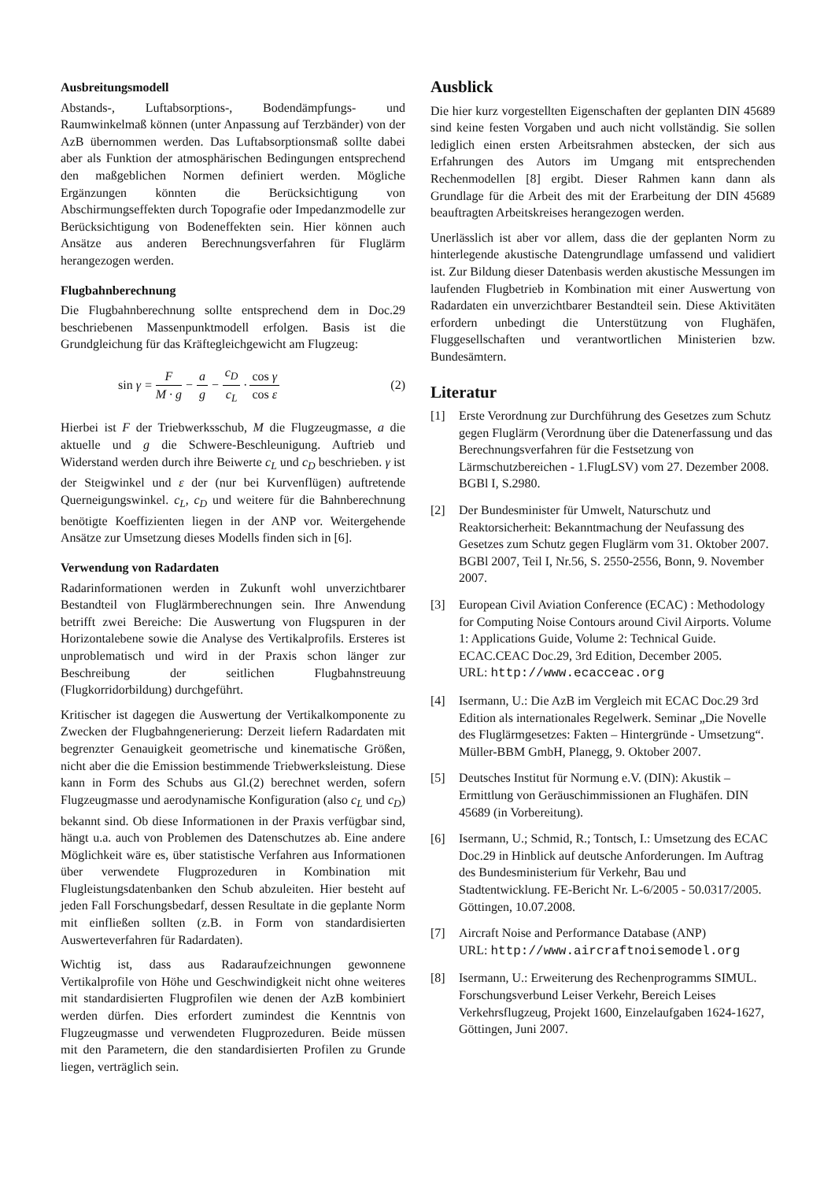Ausbreitungsmodell
Abstands-, Luftabsorptions-, Bodendämpfungs- und Raumwinkelmaß können (unter Anpassung auf Terzbänder) von der AzB übernommen werden. Das Luftabsorptionsmaß sollte dabei aber als Funktion der atmosphärischen Bedingungen entsprechend den maßgeblichen Normen definiert werden. Mögliche Ergänzungen könnten die Berücksichtigung von Abschirmungseffekten durch Topografie oder Impedanzmodelle zur Berücksichtigung von Bodeneffekten sein. Hier können auch Ansätze aus anderen Berechnungsverfahren für Fluglärm herangezogen werden.
Flugbahnberechnung
Die Flugbahnberechnung sollte entsprechend dem in Doc.29 beschriebenen Massenpunktmodell erfolgen. Basis ist die Grundgleichung für das Kräftegleichgewicht am Flugzeug:
sin γ = F M · g − a g − c<sub>D</sub> c<sub>L</sub> · cos γ cos ε
(2)
Hierbei ist F der Triebwerksschub, M die Flugzeugmasse, a die aktuelle und g die Schwere-Beschleunigung. Auftrieb und Widerstand werden durch ihre Beiwerte c<sub>L</sub> und c<sub>D</sub> beschrieben. γ ist der Steigwinkel und ε der (nur bei Kurvenflügen) auftretende Querneigungswinkel. c<sub>L</sub>, c<sub>D</sub> und weitere für die Bahnberechnung benötigte Koeffizienten liegen in der ANP vor. Weitergehende Ansätze zur Umsetzung dieses Modells finden sich in [6].
Verwendung von Radardaten
Radarinformationen werden in Zukunft wohl unverzichtbarer Bestandteil von Fluglärmberechnungen sein. Ihre Anwendung betrifft zwei Bereiche: Die Auswertung von Flugspuren in der Horizontalebene sowie die Analyse des Vertikalprofils. Ersteres ist unproblematisch und wird in der Praxis schon länger zur Beschreibung der seitlichen Flugbahnstreuung (Flugkorridorbildung) durchgeführt.
Kritischer ist dagegen die Auswertung der Vertikalkomponente zu Zwecken der Flugbahngenerierung: Derzeit liefern Radardaten mit begrenzter Genauigkeit geometrische und kinematische Größen, nicht aber die die Emission bestimmende Triebwerksleistung. Diese kann in Form des Schubs aus Gl.(2) berechnet werden, sofern Flugzeugmasse und aerodynamische Konfiguration (also c<sub>L</sub> und c<sub>D</sub>) bekannt sind. Ob diese Informationen in der Praxis verfügbar sind, hängt u.a. auch von Problemen des Datenschutzes ab. Eine andere Möglichkeit wäre es, über statistische Verfahren aus Informationen über verwendete Flugprozeduren in Kombination mit Flugleistungsdatenbanken den Schub abzuleiten. Hier besteht auf jeden Fall Forschungsbedarf, dessen Resultate in die geplante Norm mit einfließen sollten (z.B. in Form von standardisierten Auswerteverfahren für Radardaten).
Wichtig ist, dass aus Radaraufzeichnungen gewonnene Vertikalprofile von Höhe und Geschwindigkeit nicht ohne weiteres mit standardisierten Flugprofilen wie denen der AzB kombiniert werden dürfen. Dies erfordert zumindest die Kenntnis von Flugzeugmasse und verwendeten Flugprozeduren. Beide müssen mit den Parametern, die den standardisierten Profilen zu Grunde liegen, verträglich sein.
Ausblick
Die hier kurz vorgestellten Eigenschaften der geplanten DIN 45689 sind keine festen Vorgaben und auch nicht vollständig. Sie sollen lediglich einen ersten Arbeitsrahmen abstecken, der sich aus Erfahrungen des Autors im Umgang mit entsprechenden Rechenmodellen [8] ergibt. Dieser Rahmen kann dann als Grundlage für die Arbeit des mit der Erarbeitung der DIN 45689 beauftragten Arbeitskreises herangezogen werden.
Unerlässlich ist aber vor allem, dass die der geplanten Norm zu hinterlegende akustische Datengrundlage umfassend und validiert ist. Zur Bildung dieser Datenbasis werden akustische Messungen im laufenden Flugbetrieb in Kombination mit einer Auswertung von Radardaten ein unverzichtbarer Bestandteil sein. Diese Aktivitäten erfordern unbedingt die Unterstützung von Flughäfen, Fluggesellschaften und verantwortlichen Ministerien bzw. Bundesämtern.
Literatur
[1] Erste Verordnung zur Durchführung des Gesetzes zum Schutz gegen Fluglärm (Verordnung über die Datenerfassung und das Berechnungsverfahren für die Festsetzung von Lärmschutzbereichen - 1.FlugLSV) vom 27. Dezember 2008. BGBl I, S.2980.
[2] Der Bundesminister für Umwelt, Naturschutz und Reaktorsicherheit: Bekanntmachung der Neufassung des Gesetzes zum Schutz gegen Fluglärm vom 31. Oktober 2007. BGBl 2007, Teil I, Nr.56, S. 2550-2556, Bonn, 9. November 2007.
[3] European Civil Aviation Conference (ECAC) : Methodology for Computing Noise Contours around Civil Airports. Volume 1: Applications Guide, Volume 2: Technical Guide. ECAC.CEAC Doc.29, 3rd Edition, December 2005.
URL: http://www.ecacceac.org
[4] Isermann, U.: Die AzB im Vergleich mit ECAC Doc.29 3rd Edition als internationales Regelwerk. Seminar „Die Novelle des Fluglärmgesetzes: Fakten – Hintergründe - Umsetzung“. Müller-BBM GmbH, Planegg, 9. Oktober 2007.
[5] Deutsches Institut für Normung e.V. (DIN): Akustik – Ermittlung von Geräuschimmissionen an Flughäfen. DIN 45689 (in Vorbereitung).
[6] Isermann, U.; Schmid, R.; Tontsch, I.: Umsetzung des ECAC Doc.29 in Hinblick auf deutsche Anforderungen. Im Auftrag des Bundesministerium für Verkehr, Bau und Stadtentwicklung. FE-Bericht Nr. L-6/2005 - 50.0317/2005. Göttingen, 10.07.2008.
[7] Aircraft Noise and Performance Database (ANP)
URL: http://www.aircraftnoisemodel.org
[8] Isermann, U.: Erweiterung des Rechenprogramms SIMUL. Forschungsverbund Leiser Verkehr, Bereich Leises Verkehrsflugzeug, Projekt 1600, Einzelaufgaben 1624-1627, Göttingen, Juni 2007.